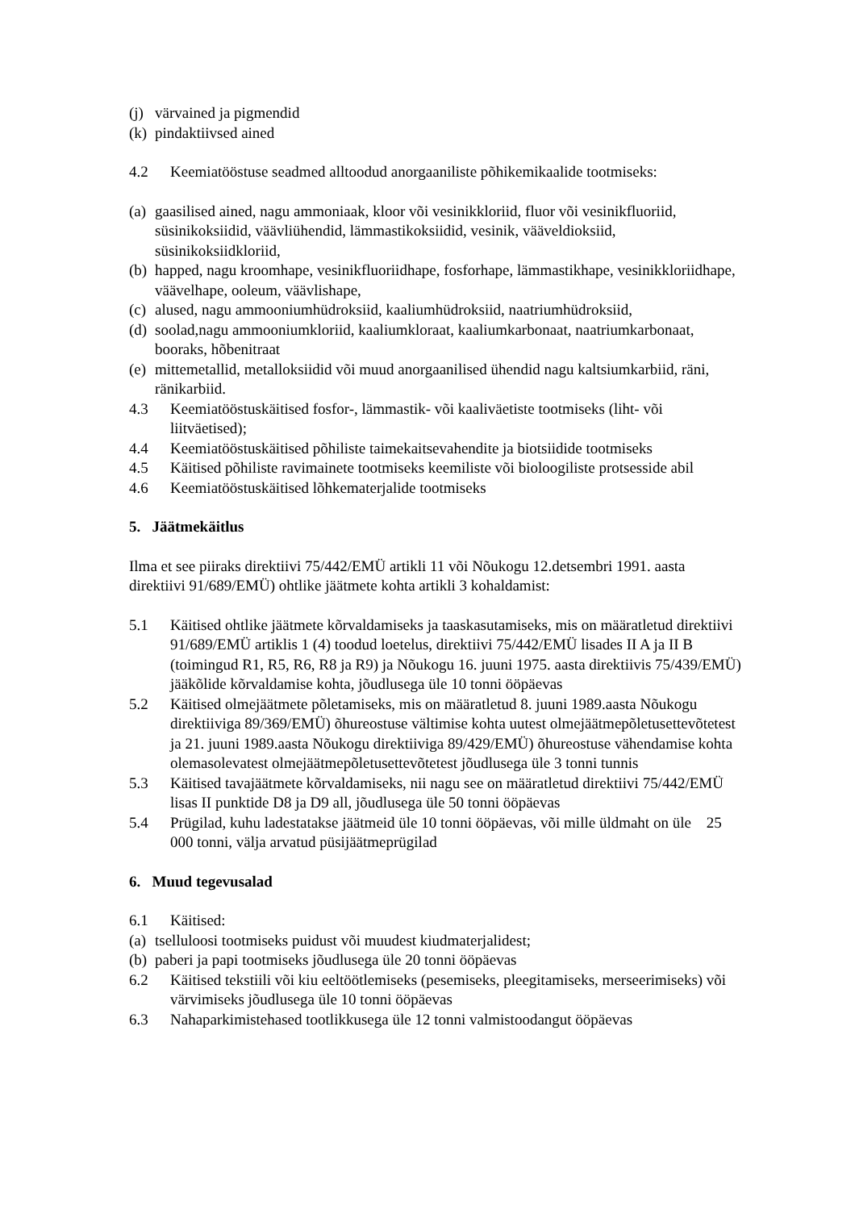(j) värvained ja pigmendid
(k) pindaktiivsed ained
4.2 Keemiatööstuse seadmed alltoodud anorgaaniliste põhikemikaalide tootmiseks:
(a) gaasilised ained, nagu ammoniaak, kloor või vesinikkloriid, fluor või vesinikfluoriid, süsinikoksiidid, väävliühendid, lämmastikoksiidid, vesinik, vääveldioksiid, süsinikoksiidkloriid,
(b) happed, nagu kroomhape, vesinikfluoriidhape, fosforhape, lämmastikhape, vesinikkloriidhape, väävelhape, ooleum, väävlishape,
(c) alused, nagu ammooniumhüdroksiid, kaaliumhüdroksiid, naatriumhüdroksiid,
(d) soolad,nagu ammooniumkloriid, kaaliumkloraat, kaaliumkarbonaat, naatriumkarbonaat, booraks, hõbenitraat
(e) mittemetallid, metalloksiidid või muud anorgaanilised ühendid nagu kaltsiumkarbiid, räni, ränikarbiid.
4.3 Keemiatööstuskäitised fosfor-, lämmastik- või kaaliväetiste tootmiseks (liht- või liitväetised);
4.4 Keemiatööstuskäitised põhiliste taimekaitsevahendite ja biotsiidide tootmiseks
4.5 Käitised põhiliste ravimainete tootmiseks keemiliste või bioloogiliste protsesside abil
4.6 Keemiatööstuskäitised lõhkematerjalide tootmiseks
5. Jäätmekäitlus
Ilma et see piiraks direktiivi 75/442/EMÜ artikli 11 või Nõukogu 12.detsembri 1991. aasta direktiivi 91/689/EMÜ) ohtlike jäätmete kohta artikli 3 kohaldamist:
5.1 Käitised ohtlike jäätmete kõrvaldamiseks ja taaskasutamiseks, mis on määratletud direktiivi 91/689/EMÜ artiklis 1 (4) toodud loetelus, direktiivi 75/442/EMÜ lisades II A ja II B (toimingud R1, R5, R6, R8 ja R9) ja Nõukogu 16. juuni 1975. aasta direktiivis 75/439/EMÜ) jääkõlide kõrvaldamise kohta, jõudlusega üle 10 tonni ööpäevas
5.2 Käitised olmejäätmete põletamiseks, mis on määratletud 8. juuni 1989.aasta Nõukogu direktiiviga 89/369/EMÜ) õhureostuse vältimise kohta uutest olmejäätmepõletusettevõtetest ja 21. juuni 1989.aasta Nõukogu direktiiviga 89/429/EMÜ) õhureostuse vähendamise kohta olemasolevatest olmejäätmepõletusettevõtetest jõudlusega üle 3 tonni tunnis
5.3 Käitised tavajäätmete kõrvaldamiseks, nii nagu see on määratletud direktiivi 75/442/EMÜ lisas II punktide D8 ja D9 all, jõudlusega üle 50 tonni ööpäevas
5.4 Prügilad, kuhu ladestatakse jäätmeid üle 10 tonni ööpäevas, või mille üldmaht on üle 25 000 tonni, välja arvatud püsijäätmeprügilad
6. Muud tegevusalad
6.1 Käitised:
(a) tselluloosi tootmiseks puidust või muudest kiudmaterjalidest;
(b) paberi ja papi tootmiseks jõudlusega üle 20 tonni ööpäevas
6.2 Käitised tekstiili või kiu eeltöötlemiseks (pesemiseks, pleegitamiseks, merseerimiseks) või värvimiseks jõudlusega üle 10 tonni ööpäevas
6.3 Nahaparkimistehased tootlikkusega üle 12 tonni valmistoodangut ööpäevas